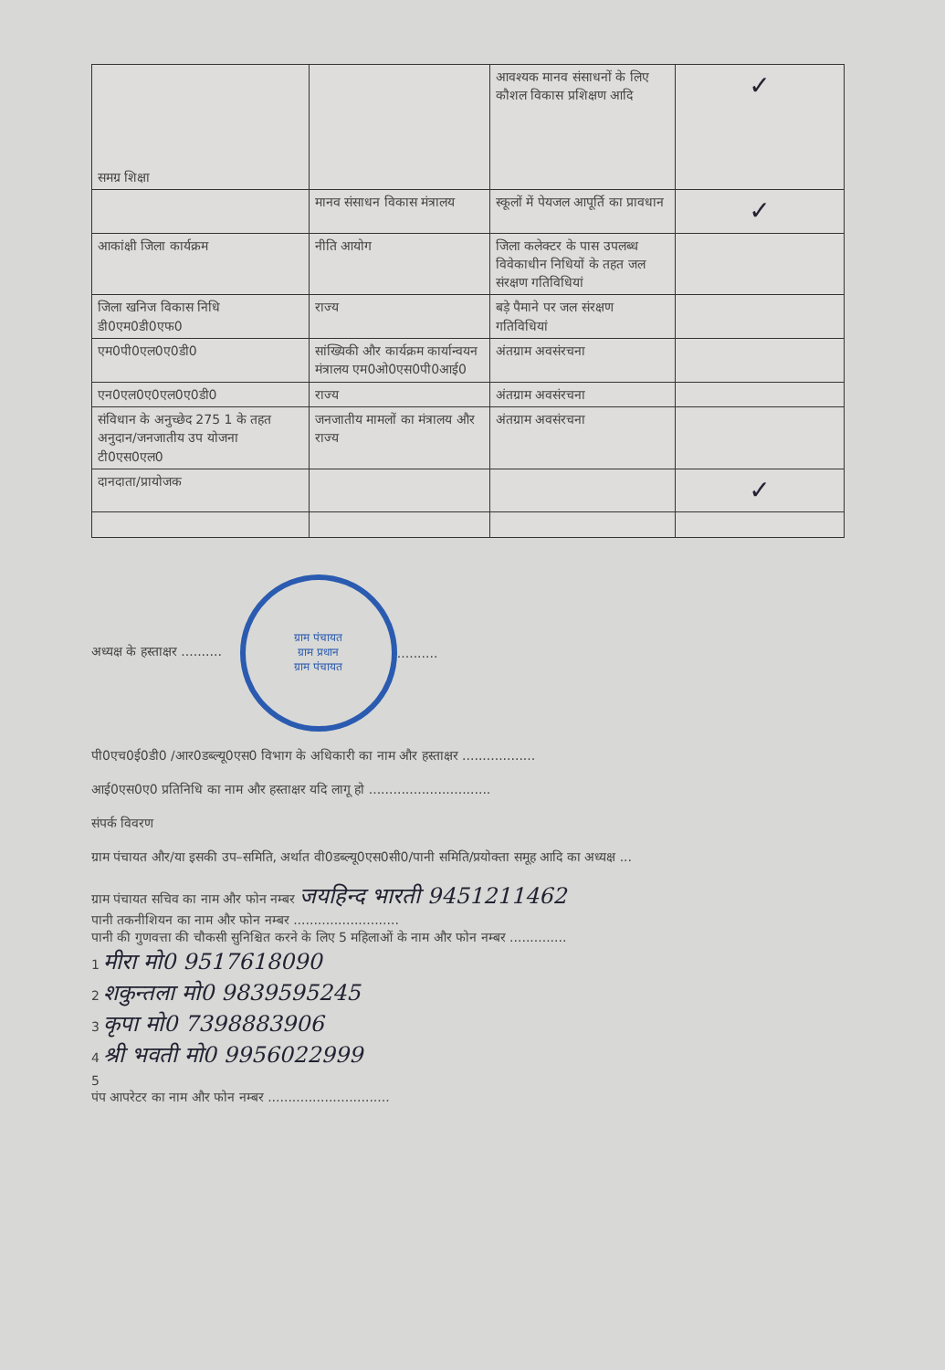| समग्र शिक्षा | | आवश्यक मानव संसाधनों के लिए कौशल विकास प्रशिक्षण आदि | ✓ |
| | मानव संसाधन विकास मंत्रालय | स्कूलों में पेयजल आपूर्ति का प्रावधान | ✓ |
| आकांक्षी जिला कार्यक्रम | नीति आयोग | जिला कलेक्टर के पास उपलब्ध विवेकाधीन निधियों के तहत जल संरक्षण गतिविधियां | |
| जिला खनिज विकास निधि डी0एम0डी0एफ0 | राज्य | बड़े पैमाने पर जल संरक्षण गतिविधियां | |
| एम0पी0एल0ए0डी0 | सांख्यिकी और कार्यक्रम कार्यान्वयन मंत्रालय एम0ओ0एस0पी0आई0 | अंतग्राम अवसंरचना | |
| एन0एल0ए0एल0ए0डी0 | राज्य | अंतग्राम अवसंरचना | |
| संविधान के अनुच्छेद 275 1 के तहत अनुदान/जनजातीय उप योजना टी0एस0एल0 | जनजातीय मामलों का मंत्रालय और राज्य | अंतग्राम अवसंरचना | |
| दानदाता/प्रायोजक | | | ✓ |
अध्यक्ष के हस्ताक्षर ..........
ग्राम पंचायत
ग्राम प्रधान
ग्राम पंचायत
..........
पी0एच0ई0डी0 /आर0डब्ल्यू0एस0 विभाग के अधिकारी का नाम और हस्ताक्षर ..................
आई0एस0ए0 प्रतिनिधि का नाम और हस्ताक्षर यदि लागू हो ..............................
संपर्क विवरण
ग्राम पंचायत और/या इसकी उप–समिति, अर्थात वी0डब्ल्यू0एस0सी0/पानी समिति/प्रयोक्ता समूह आदि का अध्यक्ष ...
ग्राम पंचायत सचिव का नाम और फोन नम्बर जयहिन्द भारती 9451211462
पानी तकनीशियन का नाम और फोन नम्बर ..........................
पानी की गुणवत्ता की चौकसी सुनिश्चित करने के लिए 5 महिलाओं के नाम और फोन नम्बर ..............
1 मीरा मो0 9517618090
2 शकुन्तला मो0 9839595245
3 कृपा मो0 7398883906
4 श्री भवती मो0 9956022999
5
पंप आपरेटर का नाम और फोन नम्बर ..............................